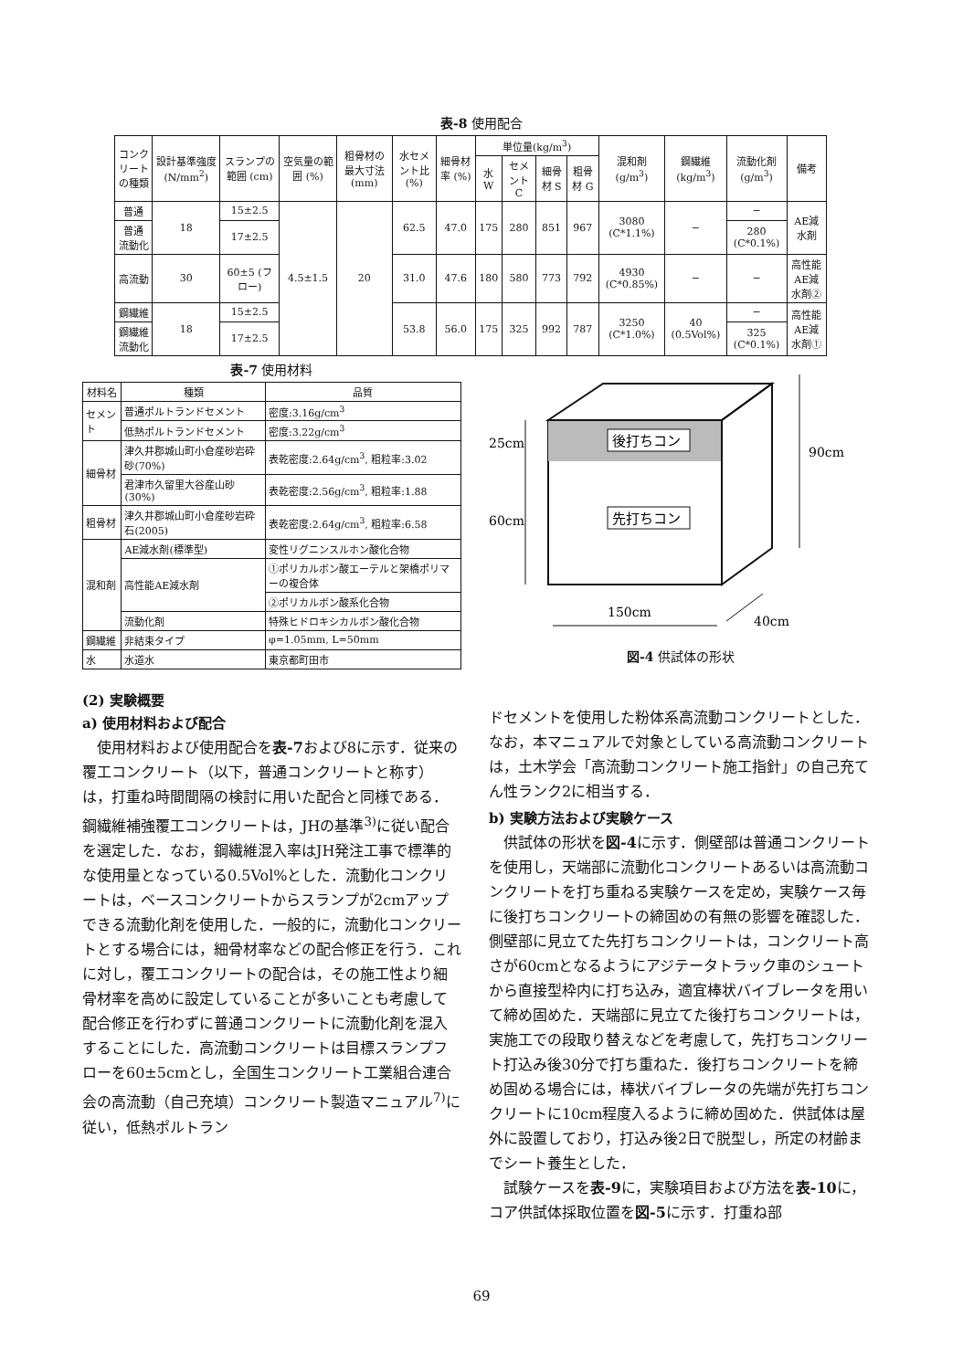表-8 使用配合
| コンクリートの種類 | 設計基準強度 (N/mm<sup>2</sup>) | スランプの範囲 (cm) | 空気量の範囲 (%) | 粗骨材の最大寸法 (mm) | 水セメント比 (%) | 細骨材率 (%) | 単位量(kg/m<sup>3</sup>) | | | | 混和剤 (g/m<sup>3</sup>) | 鋼繊維 (kg/m<sup>3</sup>) | 流動化剤 (g/m<sup>3</sup>) | 備考 |
| --- | --- | --- | --- | --- | --- | --- | --- | --- | --- | --- | --- | --- | --- | --- |
| | | | | | | | 水 W | セメント C | 細骨材 S | 粗骨材 G | | | | |
| 普通 | 18 | 15±2.5 | 4.5±1.5 | 20 | 62.5 | 47.0 | 175 | 280 | 851 | 967 | 3080 (C*1.1%) | − | − | AE減水剤 |
| 普通 流動化 | | 17±2.5 | | | | | | | | | | | 280 (C*0.1%) | |
| 高流動 | 30 | 60±5 (フロー) | | | 31.0 | 47.6 | 180 | 580 | 773 | 792 | 4930 (C*0.85%) | − | − | 高性能AE減水剤② |
| 鋼繊維 | 18 | 15±2.5 | | | 53.8 | 56.0 | 175 | 325 | 992 | 787 | 3250 (C*1.0%) | 40 (0.5Vol%) | − | 高性能AE減水剤① |
| 鋼繊維 流動化 | | 17±2.5 | | | | | | | | | | | 325 (C*0.1%) | |
表-7 使用材料
| 材料名 | 種類 | 品質 |
| --- | --- | --- |
| セメント | 普通ポルトランドセメント | 密度:3.16g/cm<sup>3</sup> |
| | 低熱ポルトランドセメント | 密度:3.22g/cm<sup>3</sup> |
| 細骨材 | 津久井郡城山町小倉産砂岩砕砂(70%) | 表乾密度:2.64g/cm<sup>3</sup>, 粗粒率:3.02 |
| | 君津市久留里大谷産山砂(30%) | 表乾密度:2.56g/cm<sup>3</sup>, 粗粒率:1.88 |
| 粗骨材 | 津久井郡城山町小倉産砂岩砕石(2005) | 表乾密度:2.64g/cm<sup>3</sup>, 粗粒率:6.58 |
| 混和剤 | AE減水剤(標準型) | 変性リグニンスルホン酸化合物 |
| | 高性能AE減水剤 | ①ポリカルボン酸エーテルと架橋ポリマーの複合体 |
| | | ②ポリカルボン酸系化合物 |
| | 流動化剤 | 特殊ヒドロキシカルボン酸化合物 |
| 鋼繊維 | 非結束タイプ | φ=1.05mm, L=50mm |
| 水 | 水道水 | 東京都町田市 |
(2) 実験概要
a) 使用材料および配合
使用材料および使用配合を表-7および8に示す．従来の覆工コンクリート（以下，普通コンクリートと称す）は，打重ね時間間隔の検討に用いた配合と同様である．鋼繊維補強覆工コンクリートは，JHの基準<sup>3)</sup>に従い配合を選定した．なお，鋼繊維混入率はJH発注工事で標準的な使用量となっている0.5Vol%とした．流動化コンクリートは，ベースコンクリートからスランプが2cmアップできる流動化剤を使用した．一般的に，流動化コンクリートとする場合には，細骨材率などの配合修正を行う．これに対し，覆工コンクリートの配合は，その施工性より細骨材率を高めに設定していることが多いことも考慮して配合修正を行わずに普通コンクリートに流動化剤を混入することにした．高流動コンクリートは目標スランプフローを60±5cmとし，全国生コンクリート工業組合連合会の高流動（自己充填）コンクリート製造マニュアル<sup>7)</sup>に従い，低熱ポルトラン
後打ちコン
先打ちコン
25cm
60cm
90cm
150cm
40cm
図-4 供試体の形状
ドセメントを使用した粉体系高流動コンクリートとした．なお，本マニュアルで対象としている高流動コンクリートは，土木学会「高流動コンクリート施工指針」の自己充てん性ランク2に相当する．
b) 実験方法および実験ケース
供試体の形状を図-4に示す．側壁部は普通コンクリートを使用し，天端部に流動化コンクリートあるいは高流動コンクリートを打ち重ねる実験ケースを定め，実験ケース毎に後打ちコンクリートの締固めの有無の影響を確認した．側壁部に見立てた先打ちコンクリートは，コンクリート高さが60cmとなるようにアジテータトラック車のシュートから直接型枠内に打ち込み，適宜棒状バイブレータを用いて締め固めた．天端部に見立てた後打ちコンクリートは，実施工での段取り替えなどを考慮して，先打ちコンクリート打込み後30分で打ち重ねた．後打ちコンクリートを締め固める場合には，棒状バイブレータの先端が先打ちコンクリートに10cm程度入るように締め固めた．供試体は屋外に設置しており，打込み後2日で脱型し，所定の材齢までシート養生とした．
試験ケースを表-9に，実験項目および方法を表-10に，コア供試体採取位置を図-5に示す．打重ね部
69